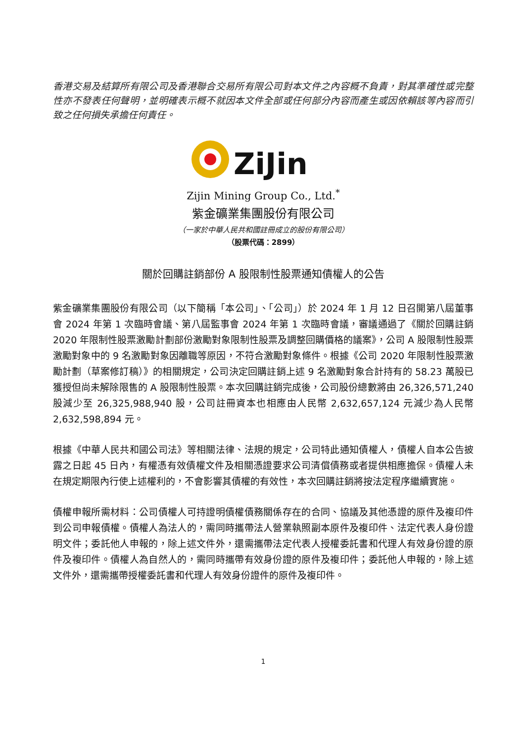香港交易及結算所有限公司及香港聯合交易所有限公司對本文件之內容概不負責，對其準確性或完整性亦不發表任何聲明，並明確表示概不就因本文件全部或任何部分內容而產生或因依賴該等內容而引致之任何損失承擔任何責任。
ZiJin
Zijin Mining Group Co., Ltd.<sup>*</sup>
紫金礦業集團股份有限公司
（一家於中華人民共和國註冊成立的股份有限公司）
（股票代碼：2899）
關於回購註銷部份 A 股限制性股票通知債權人的公告
紫金礦業集團股份有限公司（以下簡稱「本公司」、「公司」）於 2024 年 1 月 12 日召開第八屆董事會 2024 年第 1 次臨時會議、第八屆監事會 2024 年第 1 次臨時會議，審議通過了《關於回購註銷 2020 年限制性股票激勵計劃部份激勵對象限制性股票及調整回購價格的議案》，公司 A 股限制性股票激勵對象中的 9 名激勵對象因離職等原因，不符合激勵對象條件。根據《公司 2020 年限制性股票激勵計劃（草案修訂稿）》的相關規定，公司決定回購註銷上述 9 名激勵對象合計持有的 58.23 萬股已獲授但尚未解除限售的 A 股限制性股票。本次回購註銷完成後，公司股份總數將由 26,326,571,240 股減少至 26,325,988,940 股，公司註冊資本也相應由人民幣 2,632,657,124 元減少為人民幣 2,632,598,894 元。
根據《中華人民共和國公司法》等相關法律、法規的規定，公司特此通知債權人，債權人自本公告披露之日起 45 日內，有權憑有效債權文件及相關憑證要求公司清償債務或者提供相應擔保。債權人未在規定期限內行使上述權利的，不會影響其債權的有效性，本次回購註銷將按法定程序繼續實施。
債權申報所需材料：公司債權人可持證明債權債務關係存在的合同、協議及其他憑證的原件及複印件到公司申報債權。債權人為法人的，需同時攜帶法人營業執照副本原件及複印件、法定代表人身份證明文件；委託他人申報的，除上述文件外，還需攜帶法定代表人授權委託書和代理人有效身份證的原件及複印件。債權人為自然人的，需同時攜帶有效身份證的原件及複印件；委託他人申報的，除上述文件外，還需攜帶授權委託書和代理人有效身份證件的原件及複印件。
1